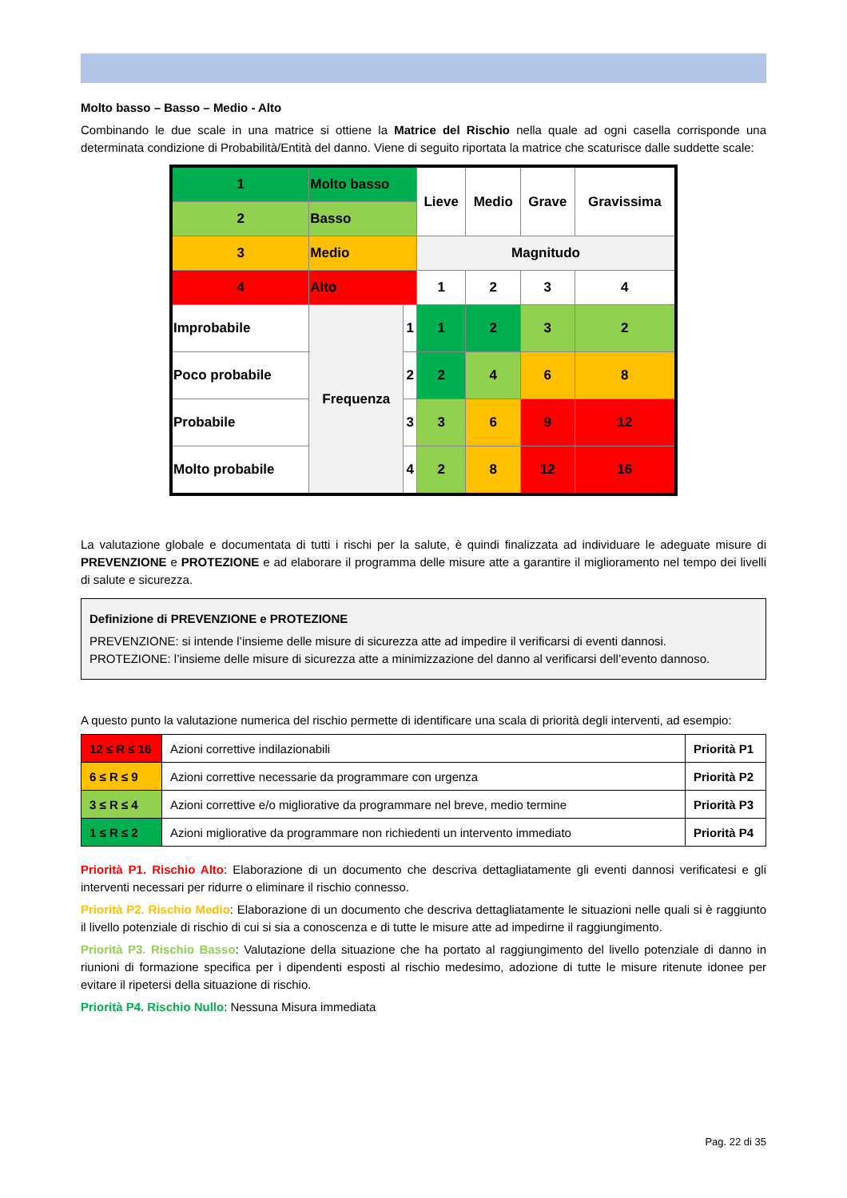Molto basso – Basso – Medio - Alto
Combinando le due scale in una matrice si ottiene la Matrice del Rischio nella quale ad ogni casella corrisponde una determinata condizione di Probabilità/Entità del danno. Viene di seguito riportata la matrice che scaturisce dalle suddette scale:
| 1 | Molto basso | | | Lieve | Medio | Grave | Gravissima |
| 2 | Basso | | | | | | |
| 3 | Medio | | | Magnitudo | | | |
| 4 | Alto | | | 1 | 2 | 3 | 4 |
| Improbabile | | Frequenza | 1 | 1 | 2 | 3 | 2 |
| Poco probabile | | | 2 | 2 | 4 | 6 | 8 |
| Probabile | | | 3 | 3 | 6 | 9 | 12 |
| Molto probabile | | | 4 | 2 | 8 | 12 | 16 |
La valutazione globale e documentata di tutti i rischi per la salute, è quindi finalizzata ad individuare le adeguate misure di PREVENZIONE e PROTEZIONE e ad elaborare il programma delle misure atte a garantire il miglioramento nel tempo dei livelli di salute e sicurezza.
Definizione di PREVENZIONE e PROTEZIONE
PREVENZIONE: si intende l’insieme delle misure di sicurezza atte ad impedire il verificarsi di eventi dannosi.
PROTEZIONE: l’insieme delle misure di sicurezza atte a minimizzazione del danno al verificarsi dell’evento dannoso.
A questo punto la valutazione numerica del rischio permette di identificare una scala di priorità degli interventi, ad esempio:
| 12 ≤ R ≤ 16 | Azioni correttive indilazionabili | Priorità P1 |
| 6 ≤ R ≤ 9 | Azioni correttive necessarie da programmare con urgenza | Priorità P2 |
| 3 ≤ R ≤ 4 | Azioni correttive e/o migliorative da programmare nel breve, medio termine | Priorità P3 |
| 1 ≤ R ≤ 2 | Azioni migliorative da programmare non richiedenti un intervento immediato | Priorità P4 |
Priorità P1. Rischio Alto: Elaborazione di un documento che descriva dettagliatamente gli eventi dannosi verificatesi e gli interventi necessari per ridurre o eliminare il rischio connesso.
Priorità P2. Rischio Medio: Elaborazione di un documento che descriva dettagliatamente le situazioni nelle quali si è raggiunto il livello potenziale di rischio di cui si sia a conoscenza e di tutte le misure atte ad impedirne il raggiungimento.
Priorità P3. Rischio Basso: Valutazione della situazione che ha portato al raggiungimento del livello potenziale di danno in riunioni di formazione specifica per i dipendenti esposti al rischio medesimo, adozione di tutte le misure ritenute idonee per evitare il ripetersi della situazione di rischio.
Priorità P4. Rischio Nullo: Nessuna Misura immediata
Pag. 22 di 35